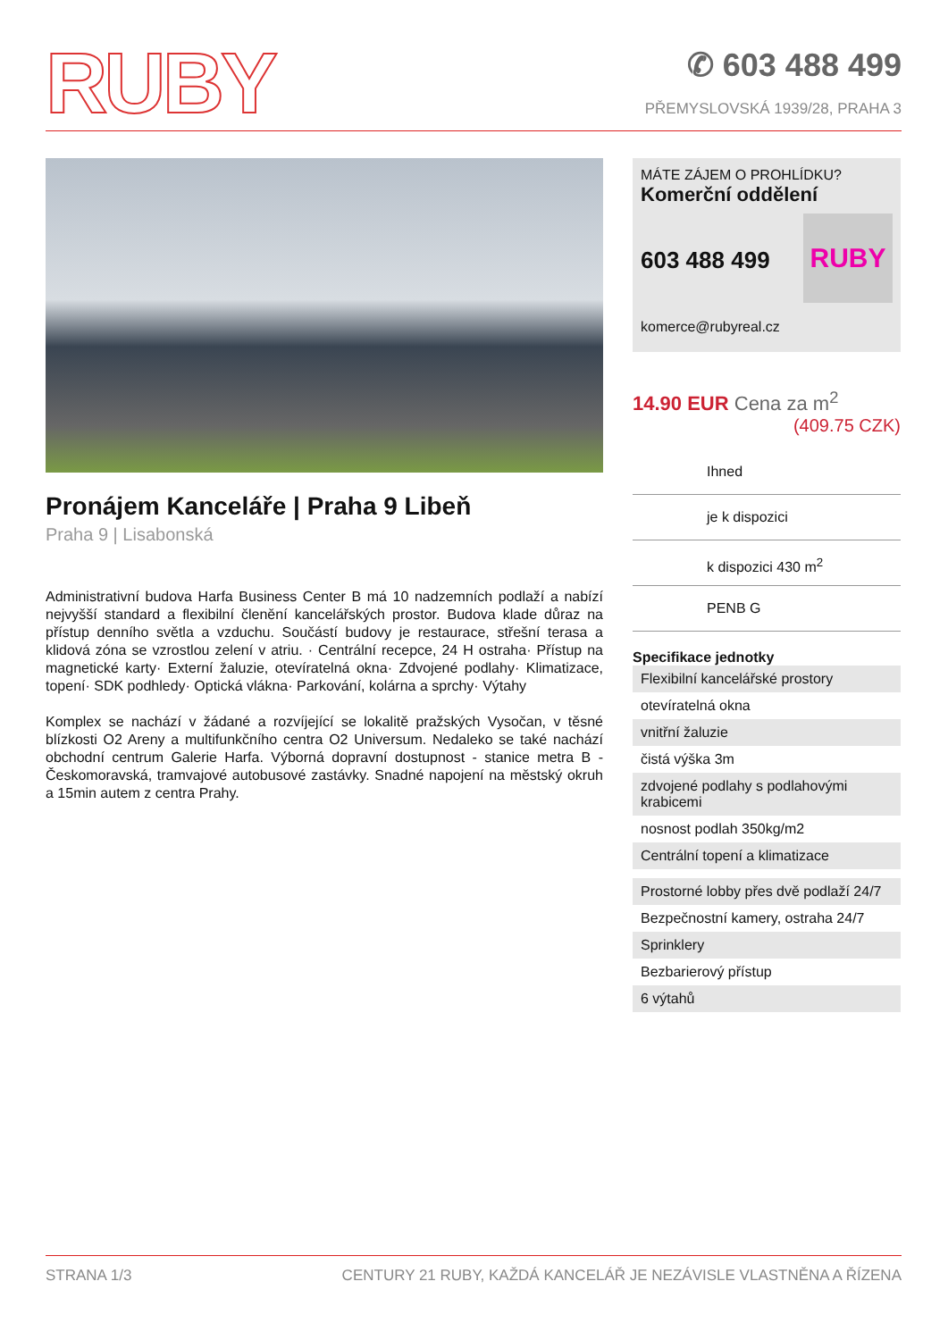RUBY
✆ 603 488 499
PŘEMYSLOVSKÁ 1939/28, PRAHA 3
Pronájem Kanceláře | Praha 9 Libeň
Praha 9 | Lisabonská
Administrativní budova Harfa Business Center B má 10 nadzemních podlaží a nabízí nejvyšší standard a flexibilní členění kancelářských prostor. Budova klade důraz na přístup denního světla a vzduchu. Součástí budovy je restaurace, střešní terasa a klidová zóna se vzrostlou zelení v atriu. · Centrální recepce, 24 H ostraha· Přístup na magnetické karty· Externí žaluzie, otevíratelná okna· Zdvojené podlahy· Klimatizace, topení· SDK podhledy· Optická vlákna· Parkování, kolárna a sprchy· Výtahy
Komplex se nachází v žádané a rozvíjející se lokalitě pražských Vysočan, v těsné blízkosti O2 Areny a multifunkčního centra O2 Universum. Nedaleko se také nachází obchodní centrum Galerie Harfa. Výborná dopravní dostupnost - stanice metra B - Českomoravská, tramvajové autobusové zastávky. Snadné napojení na městský okruh a 15min autem z centra Prahy.
MÁTE ZÁJEM O PROHLÍDKU?
Komerční oddělení
RUBY
603 488 499
komerce@rubyreal.cz
14.90 EUR Cena za m<sup>2</sup>
(409.75 CZK)
Ihned
je k dispozici
k dispozici 430 m<sup>2</sup>
PENB G
Specifikace jednotky
Flexibilní kancelářské prostory
otevíratelná okna
vnitřní žaluzie
čistá výška 3m
zdvojené podlahy s podlahovými krabicemi
nosnost podlah 350kg/m2
Centrální topení a klimatizace
Prostorné lobby přes dvě podlaží 24/7
Bezpečnostní kamery, ostraha 24/7
Sprinklery
Bezbarierový přístup
6 výtahů
STRANA 1/3 CENTURY 21 RUBY, KAŽDÁ KANCELÁŘ JE NEZÁVISLE VLASTNĚNA A ŘÍZENA